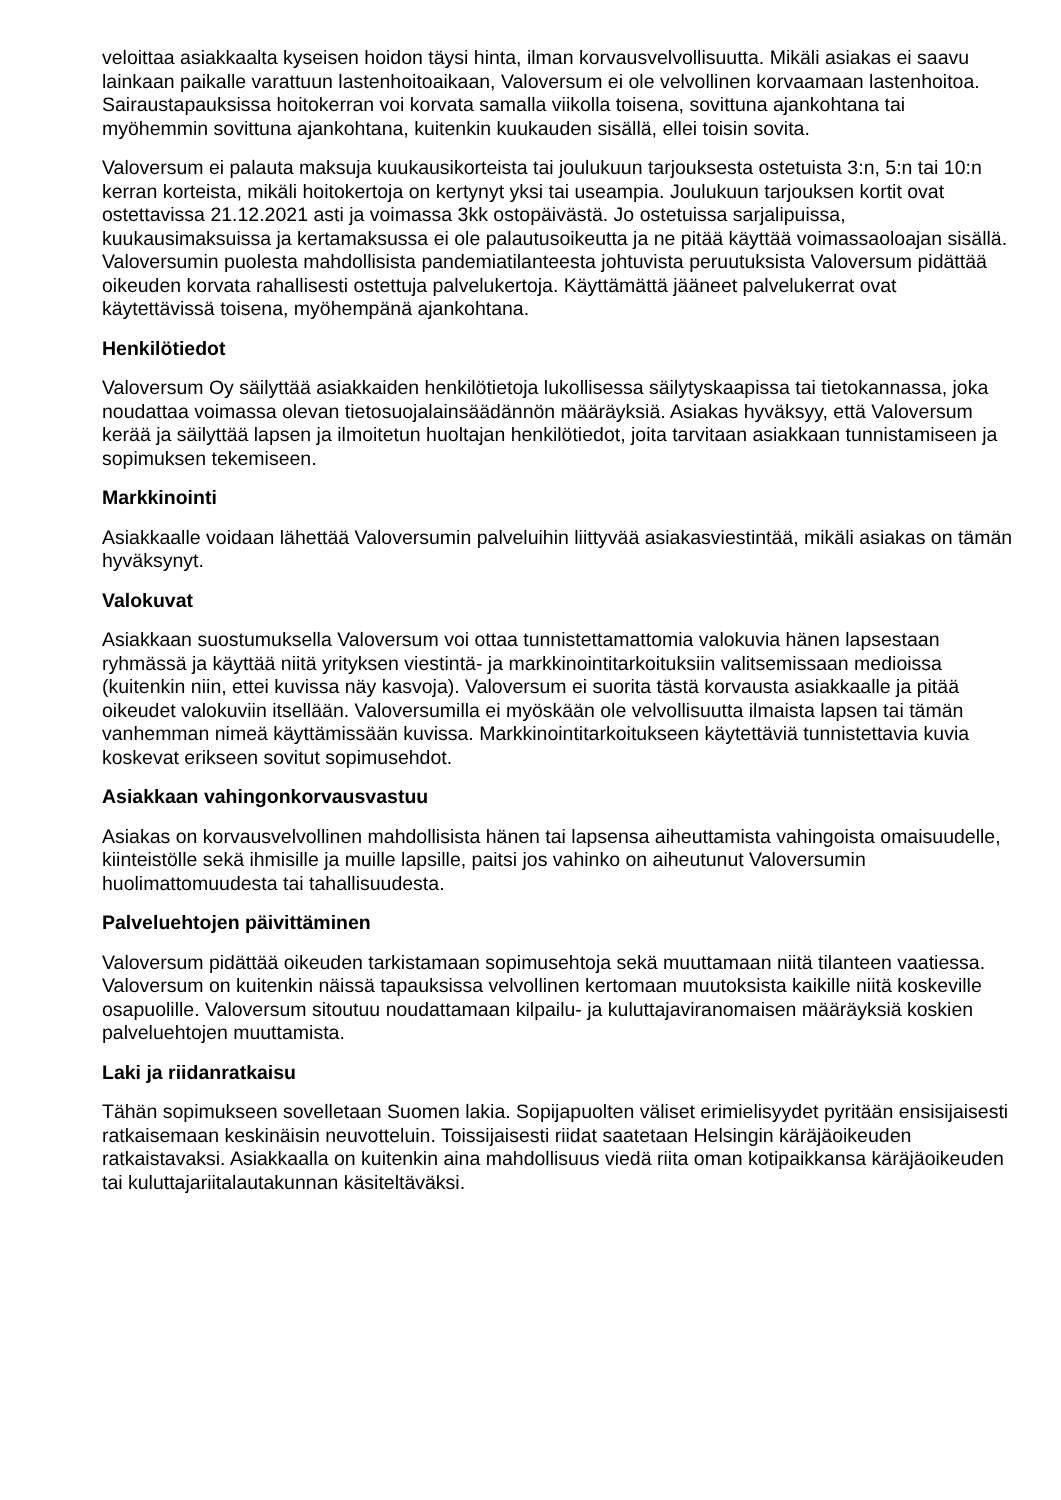veloittaa asiakkaalta kyseisen hoidon täysi hinta, ilman korvausvelvollisuutta. Mikäli asiakas ei saavu lainkaan paikalle varattuun lastenhoitoaikaan, Valoversum ei ole velvollinen korvaamaan lastenhoitoa. Sairaustapauksissa hoitokerran voi korvata samalla viikolla toisena, sovittuna ajankohtana tai myöhemmin sovittuna ajankohtana, kuitenkin kuukauden sisällä, ellei toisin sovita.
Valoversum ei palauta maksuja kuukausikorteista tai joulukuun tarjouksesta ostetuista 3:n, 5:n tai 10:n kerran korteista, mikäli hoitokertoja on kertynyt yksi tai useampia. Joulukuun tarjouksen kortit ovat ostettavissa 21.12.2021 asti ja voimassa 3kk ostopäivästä. Jo ostetuissa sarjalipuissa, kuukausimaksuissa ja kertamaksussa ei ole palautusoikeutta ja ne pitää käyttää voimassaoloajan sisällä. Valoversumin puolesta mahdollisista pandemiatilanteesta johtuvista peruutuksista Valoversum pidättää oikeuden korvata rahallisesti ostettuja palvelukertoja. Käyttämättä jääneet palvelukerrat ovat käytettävissä toisena, myöhempänä ajankohtana.
Henkilötiedot
Valoversum Oy säilyttää asiakkaiden henkilötietoja lukollisessa säilytyskaapissa tai tietokannassa, joka noudattaa voimassa olevan tietosuojalainsäädännön määräyksiä. Asiakas hyväksyy, että Valoversum kerää ja säilyttää lapsen ja ilmoitetun huoltajan henkilötiedot, joita tarvitaan asiakkaan tunnistamiseen ja sopimuksen tekemiseen.
Markkinointi
Asiakkaalle voidaan lähettää Valoversumin palveluihin liittyvää asiakasviestintää, mikäli asiakas on tämän hyväksynyt.
Valokuvat
Asiakkaan suostumuksella Valoversum voi ottaa tunnistettamattomia valokuvia hänen lapsestaan ryhmässä ja käyttää niitä yrityksen viestintä- ja markkinointitarkoituksiin valitsemissaan medioissa (kuitenkin niin, ettei kuvissa näy kasvoja). Valoversum ei suorita tästä korvausta asiakkaalle ja pitää oikeudet valokuviin itsellään. Valoversumilla ei myöskään ole velvollisuutta ilmaista lapsen tai tämän vanhemman nimeä käyttämissään kuvissa. Markkinointitarkoitukseen käytettäviä tunnistettavia kuvia koskevat erikseen sovitut sopimusehdot.
Asiakkaan vahingonkorvausvastuu
Asiakas on korvausvelvollinen mahdollisista hänen tai lapsensa aiheuttamista vahingoista omaisuudelle, kiinteistölle sekä ihmisille ja muille lapsille, paitsi jos vahinko on aiheutunut Valoversumin huolimattomuudesta tai tahallisuudesta.
Palveluehtojen päivittäminen
Valoversum pidättää oikeuden tarkistamaan sopimusehtoja sekä muuttamaan niitä tilanteen vaatiessa. Valoversum on kuitenkin näissä tapauksissa velvollinen kertomaan muutoksista kaikille niitä koskeville osapuolille. Valoversum sitoutuu noudattamaan kilpailu- ja kuluttajaviranomaisen määräyksiä koskien palveluehtojen muuttamista.
Laki ja riidanratkaisu
Tähän sopimukseen sovelletaan Suomen lakia. Sopijapuolten väliset erimielisyydet pyritään ensisijaisesti ratkaisemaan keskinäisin neuvotteluin. Toissijaisesti riidat saatetaan Helsingin käräjäoikeuden ratkaistavaksi. Asiakkaalla on kuitenkin aina mahdollisuus viedä riita oman kotipaikkansa käräjäoikeuden tai kuluttajariitalautakunnan käsiteltäväksi.